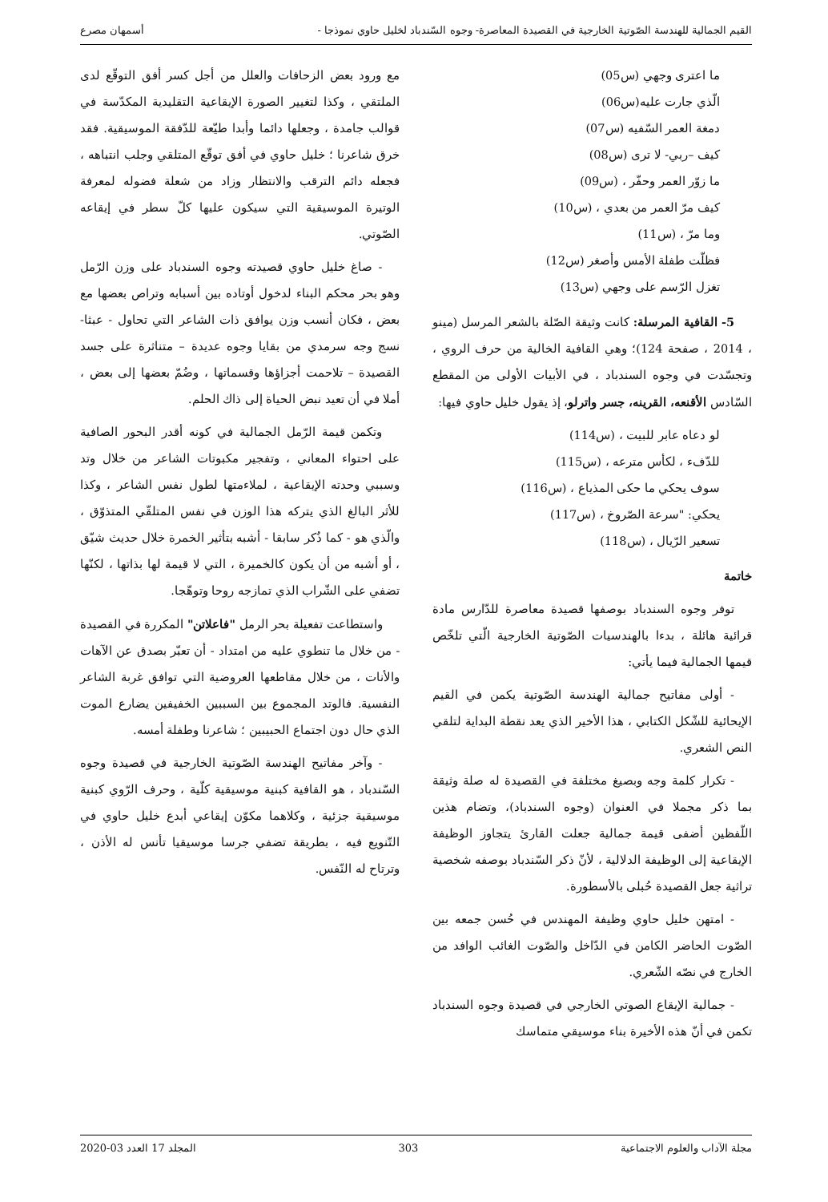القيم الجمالية للهندسة الصّوتية الخارجية في القصيدة المعاصرة- وجوه السّندباد لخليل حاوي نموذجا - أسمهان مصرع
ما اعترى وجهي (س05)
الّذي جارت عليه(س06)
دمغة العمر السّفيه (س07)
كيف –ربي- لا ترى (س08)
ما زوّر العمر وحفّر ، (س09)
كيف مرّ العمر من بعدي ، (س10)
وما مرّ ، (س11)
فظلّت طفلة الأمس وأصغر (س12)
تغزل الرّسم على وجهي (س13)
5- القافية المرسلة: كانت وثيقة الصّلة بالشعر المرسل (مينو ، 2014 ، صفحة 124)؛ وهي القافية الخالية من حرف الروي ، وتجسّدت في وجوه السندباد ، في الأبيات الأولى من المقطع السّادس الأقنعه، القرينه، جسر واترلو، إذ يقول خليل حاوي فيها:
لو دعاه عابر للبيت ، (س114)
للدّفء ، لكأس مترعه ، (س115)
سوف يحكي ما حكى المذياع ، (س116)
يحكي: "سرعة الصّروخ ، (س117)
تسعير الرّيال ، (س118)
خاتمة
توفر وجوه السندباد بوصفها قصيدة معاصرة للدّارس مادة قرائية هائلة ، بدءا بالهندسيات الصّوتية الخارجية الّتي تلخّص قيمها الجمالية فيما يأتي:
- أولى مفاتيح جمالية الهندسة الصّوتية يكمن في القيم الإيحائية للشّكل الكتابي ، هذا الأخير الذي يعد نقطة البداية لتلقي النص الشعري.
- تكرار كلمة وجه وبصيغ مختلفة في القصيدة له صلة وثيقة بما ذكر مجملا في العنوان (وجوه السندباد)، وتضام هذين اللّفظين أضفى قيمة جمالية جعلت القارئ يتجاوز الوظيفة الإيقاعية إلى الوظيفة الدلالية ، لأنّ ذكر السّندباد بوصفه شخصية تراثية جعل القصيدة حُبلى بالأسطورة.
- امتهن خليل حاوي وظيفة المهندس في حُسن جمعه بين الصّوت الحاضر الكامن في الدّاخل والصّوت الغائب الوافد من الخارج في نصّه الشّعري.
- جمالية الإيقاع الصوتي الخارجي في قصيدة وجوه السندباد تكمن في أنّ هذه الأخيرة بناء موسيقي متماسك
مع ورود بعض الزحافات والعلل من أجل كسر أفق التوقّع لدى الملتقي ، وكذا لتغيير الصورة الإيقاعية التقليدية المكدّسة في قوالب جامدة ، وجعلها دائما وأبدا طيّعة للدّفقة الموسيقية. فقد خرق شاعرنا ؛ خليل حاوي في أفق توقّع المتلقي وجلب انتباهه ، فجعله دائم الترقب والانتظار وزاد من شعلة فضوله لمعرفة الوتيرة الموسيقية التي سيكون عليها كلّ سطر في إيقاعه الصّوتي.
- صاغ خليل حاوي قصيدته وجوه السندباد على وزن الرّمل وهو بحر محكم البناء لدخول أوتاده بين أسبابه وتراص بعضها مع بعض ، فكان أنسب وزن يوافق ذات الشاعر التي تحاول - عبثا- نسج وجه سرمدي من بقايا وجوه عديدة – متناثرة على جسد القصيدة – تلاحمت أجزاؤها وقسماتها ، وضُمّ بعضها إلى بعض ، أملا في أن تعيد نبض الحياة إلى ذاك الحلم.
وتكمن قيمة الرّمل الجمالية في كونه أقدر البحور الصافية على احتواء المعاني ، وتفجير مكبوتات الشاعر من خلال وتد وسببي وحدته الإيقاعية ، لملاءمتها لطول نفس الشاعر ، وكذا للأثر البالغ الذي يتركه هذا الوزن في نفس المتلقّي المتذوّق ، والّذي هو - كما ذُكر سابقا - أشبه بتأثير الخمرة خلال حديث شيّق ، أو أشبه من أن يكون كالخميرة ، التي لا قيمة لها بذاتها ، لكنّها تضفي على الشّراب الذي تمازجه روحا وتوهّجا.
واستطاعت تفعيلة بحر الرمل "فاعلاتن" المكررة في القصيدة - من خلال ما تنطوي عليه من امتداد - أن تعبّر بصدق عن الآهات والأنات ، من خلال مقاطعها العروضية التي توافق غربة الشاعر النفسية. فالوتد المجموع بين السببين الخفيفين يضارع الموت الذي حال دون اجتماع الحبيبين ؛ شاعرنا وطفلة أمسه.
- وآخر مفاتيح الهندسة الصّوتية الخارجية في قصيدة وجوه السّندباد ، هو القافية كبنية موسيقية كلّية ، وحرف الرّوي كبنية موسيقية جزئية ، وكلاهما مكوّن إيقاعي أبدع خليل حاوي في التّنويع فيه ، بطريقة تضفي جرسا موسيقيا تأنس له الأذن ، وترتاح له النّفس.
مجلة الآداب والعلوم الاجتماعية 303 المجلد 17 العدد 03-2020